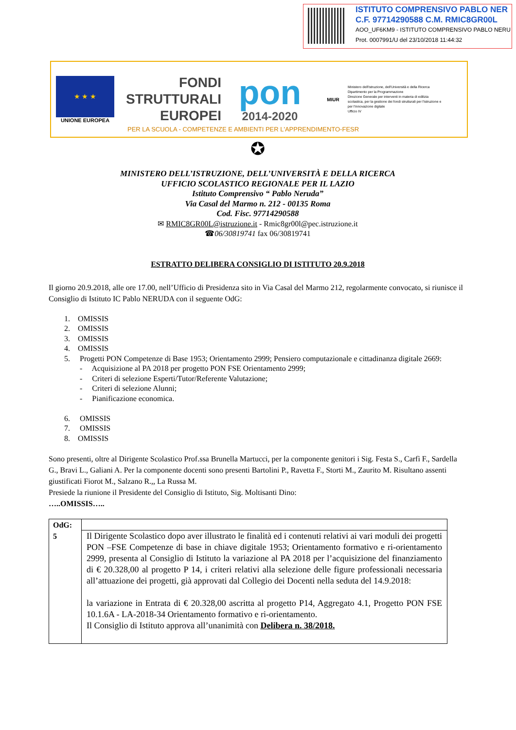ISTITUTO COMPRENSIVO PABLO NER
C.F. 97714290588 C.M. RMIC8GR00L
AOO_UF6KM9 - ISTITUTO COMPRENSIVO PABLO NERU
Prot. 0007991/U del 23/10/2018 11:44:32
★ ★ ★
UNIONE EUROPEA
FONDI
STRUTTURALI
EUROPEI
pon
2014-2020
MIUR
Ministero dell'Istruzione, dell'Università e della Ricerca
Dipartimento per la Programmazione
Direzione Generale per interventi in materia di edilizia scolastica, per la gestione dei fondi strutturali per l'istruzione e per l'innovazione digitale
Ufficio IV
PER LA SCUOLA - COMPETENZE E AMBIENTI PER L'APPRENDIMENTO-FESR
✪
MINISTERO DELL’ISTRUZIONE, DELL’UNIVERSITÀ E DELLA RICERCA
UFFICIO SCOLASTICO REGIONALE PER IL LAZIO
Istituto Comprensivo “ Pablo Neruda”
Via Casal del Marmo n. 212 - 00135 Roma
Cod. Fisc. 97714290588
✉ RMIC8GR00L@istruzione.it - Rmic8gr00l@pec.istruzione.it
☎06/30819741 fax 06/30819741
ESTRATTO DELIBERA CONSIGLIO DI ISTITUTO 20.9.2018
Il giorno 20.9.2018, alle ore 17.00, nell’Ufficio di Presidenza sito in Via Casal del Marmo 212, regolarmente convocato, si riunisce il Consiglio di Istituto IC Pablo NERUDA con il seguente OdG:
1. OMISSIS
2. OMISSIS
3. OMISSIS
4. OMISSIS
5. Progetti PON Competenze di Base 1953; Orientamento 2999; Pensiero computazionale e cittadinanza digitale 2669:
- Acquisizione al PA 2018 per progetto PON FSE Orientamento 2999;
- Criteri di selezione Esperti/Tutor/Referente Valutazione;
- Criteri di selezione Alunni;
- Pianificazione economica.
6. OMISSIS
7. OMISSIS
8. OMISSIS
Sono presenti, oltre al Dirigente Scolastico Prof.ssa Brunella Martucci, per la componente genitori i Sig. Festa S., Carfì F., Sardella G., Bravi L., Galiani A. Per la componente docenti sono presenti Bartolini P., Ravetta F., Storti M., Zaurito M. Risultano assenti giustificati Fiorot M., Salzano R.,, La Russa M.
Presiede la riunione il Presidente del Consiglio di Istituto, Sig. Moltisanti Dino:
…..OMISSIS…..
| OdG: 5 | |
| | Il Dirigente Scolastico dopo aver illustrato le finalità ed i contenuti relativi ai vari moduli dei progetti PON –FSE Competenze di base in chiave digitale 1953; Orientamento formativo e ri-orientamento 2999, presenta al Consiglio di Istituto la variazione al PA 2018 per l’acquisizione del finanziamento di € 20.328,00 al progetto P 14, i criteri relativi alla selezione delle figure professionali necessaria all’attuazione dei progetti, già approvati dal Collegio dei Docenti nella seduta del 14.9.2018: la variazione in Entrata di € 20.328,00 ascritta al progetto P14, Aggregato 4.1, Progetto PON FSE 10.1.6A - LA-2018-34 Orientamento formativo e ri-orientamento. Il Consiglio di Istituto approva all’unanimità con Delibera n. 38/2018. |